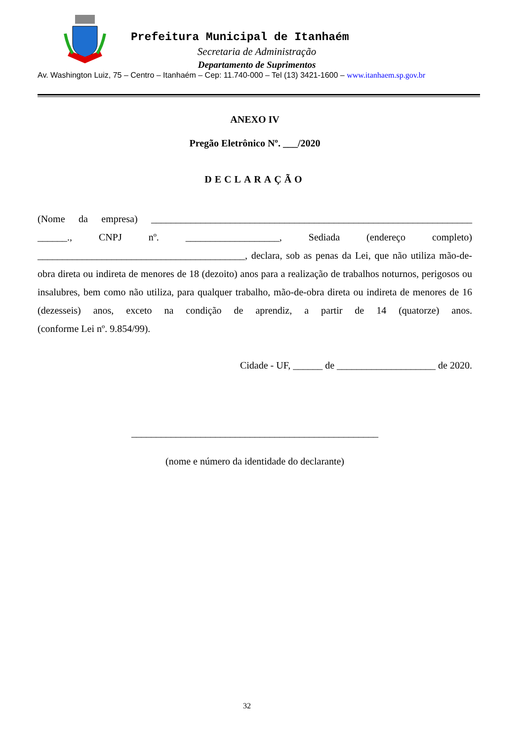Prefeitura Municipal de Itanhaém
Secretaria de Administração
Departamento de Suprimentos
Av. Washington Luiz, 75 – Centro – Itanhaém – Cep: 11.740-000 – Tel (13) 3421-1600 – www.itanhaem.sp.gov.br
ANEXO IV
Pregão Eletrônico Nº. ___/2020
DECLARAÇÃO
(Nome da empresa) _________________________________________________________________ ______., CNPJ nº. ___________________, Sediada (endereço completo) __________________________________________, declara, sob as penas da Lei, que não utiliza mão-de-obra direta ou indireta de menores de 18 (dezoito) anos para a realização de trabalhos noturnos, perigosos ou insalubres, bem como não utiliza, para qualquer trabalho, mão-de-obra direta ou indireta de menores de 16 (dezesseis) anos, exceto na condição de aprendiz, a partir de 14 (quatorze) anos.
(conforme Lei nº. 9.854/99).
Cidade - UF, ______ de ____________________ de 2020.
__________________________________________________
(nome e número da identidade do declarante)
32